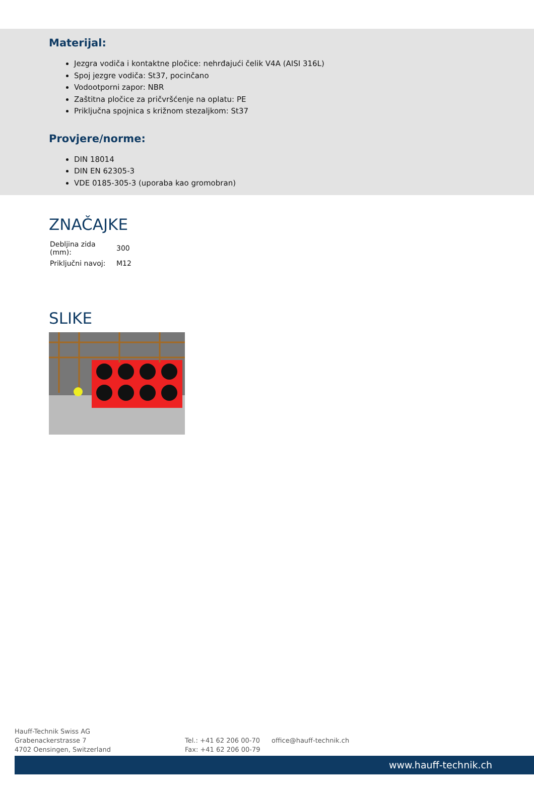Materijal:
Jezgra vodiča i kontaktne pločice: nehrđajući čelik V4A (AISI 316L)
Spoj jezgre vodiča: St37, pocinčano
Vodootporni zapor: NBR
Zaštitna pločice za pričvršćenje na oplatu: PE
Priključna spojnica s križnom stezaljkom: St37
Provjere/norme:
DIN 18014
DIN EN 62305-3
VDE 0185-305-3 (uporaba kao gromobran)
ZNAČAJKE
| Debljina zida (mm): | 300 |
| Priključni navoj: | M12 |
SLIKE
Hauff-Technik Swiss AG
Grabenackerstrasse 7
4702 Oensingen, Switzerland
Tel.: +41 62 206 00-70
Fax: +41 62 206 00-79
office@hauff-technik.ch
www.hauff-technik.ch